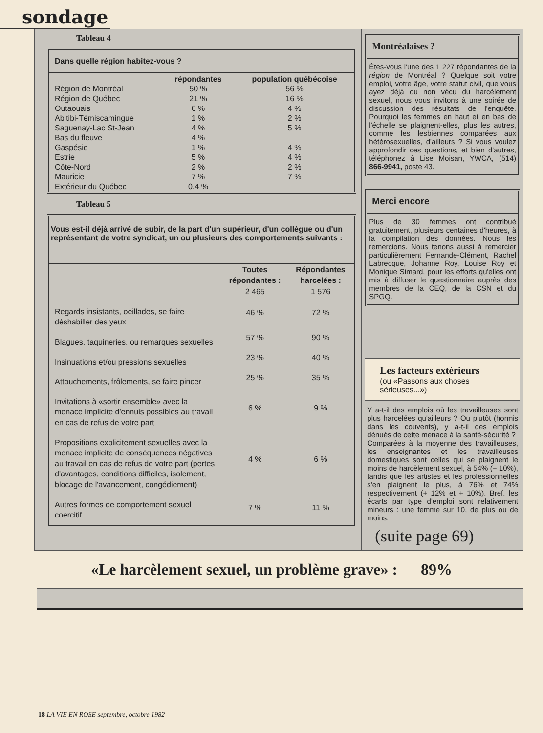sondage
Tableau 4
Dans quelle région habitez-vous ?
| | répondantes | population québécoise |
| --- | --- | --- |
| Région de Montréal | 50 % | 56 % |
| Région de Québec | 21 % | 16 % |
| Outaouais | 6 % | 4 % |
| Abitibi-Témiscamingue | 1 % | 2 % |
| Saguenay-Lac St-Jean | 4 % | 5 % |
| Bas du fleuve | 4 % | |
| Gaspésie | 1 % | 4 % |
| Estrie | 5 % | 4 % |
| Côte-Nord | 2 % | 2 % |
| Mauricie | 7 % | 7 % |
| Extérieur du Québec | 0.4 % | |
Tableau 5
Vous est-il déjà arrivé de subir, de la part d'un supérieur, d'un collègue ou d'un représentant de votre syndicat, un ou plusieurs des comportements suivants :
| | Toutes répondantes : | Répondantes harcelées : |
| --- | --- | --- |
| | 2 465 | 1 576 |
| Regards insistants, oeillades, se faire déshabiller des yeux | 46 % | 72 % |
| Blagues, taquineries, ou remarques sexuelles | 57 % | 90 % |
| Insinuations et/ou pressions sexuelles | 23 % | 40 % |
| Attouchements, frôlements, se faire pincer | 25 % | 35 % |
| Invitations à «sortir ensemble» avec la menace implicite d'ennuis possibles au travail en cas de refus de votre part | 6 % | 9 % |
| Propositions explicitement sexuelles avec la menace implicite de conséquences négatives au travail en cas de refus de votre part (pertes d'avantages, conditions difficiles, isolement, blocage de l'avancement, congédiement) | 4 % | 6 % |
| Autres formes de comportement sexuel coercitif | 7 % | 11 % |
Montréalaises ?
Êtes-vous l'une des 1 227 répondantes de la région de Montréal ? Quelque soit votre emploi, votre âge, votre statut civil, que vous ayez déjà ou non vécu du harcèlement sexuel, nous vous invitons à une soirée de discussion des résultats de l'enquête. Pourquoi les femmes en haut et en bas de l'échelle se plaignent-elles, plus les autres, comme les lesbiennes comparées aux hétérosexuelles, d'ailleurs ? Si vous voulez approfondir ces questions, et bien d'autres, téléphonez à Lise Moisan, YWCA, (514) 866-9941, poste 43.
Merci encore
Plus de 30 femmes ont contribué gratuitement, plusieurs centaines d'heures, à la compilation des données. Nous les remercions. Nous tenons aussi à remercier particulièrement Fernande-Clément, Rachel Labrecque, Johanne Roy, Louise Roy et Monique Simard, pour les efforts qu'elles ont mis à diffuser le questionnaire auprès des membres de la CEQ, de la CSN et du SPGQ.
Les facteurs extérieurs
(ou «Passons aux choses sérieuses...»)
Y a-t-il des emplois où les travailleuses sont plus harcelées qu'ailleurs ? Ou plutôt (hormis dans les couvents), y a-t-il des emplois dénués de cette menace à la santé-sécurité ?
Comparées à la moyenne des travailleuses, les enseignantes et les travailleuses domestiques sont celles qui se plaignent le moins de harcèlement sexuel, à 54% (− 10%), tandis que les artistes et les professionnelles s'en plaignent le plus, à 76% et 74% respectivement (+ 12% et + 10%). Bref, les écarts par type d'emploi sont relativement mineurs : une femme sur 10, de plus ou de moins.
(suite page 69)
«Le harcèlement sexuel, un problème grave» : 89%
18 LA VIE EN ROSE septembre, octobre 1982